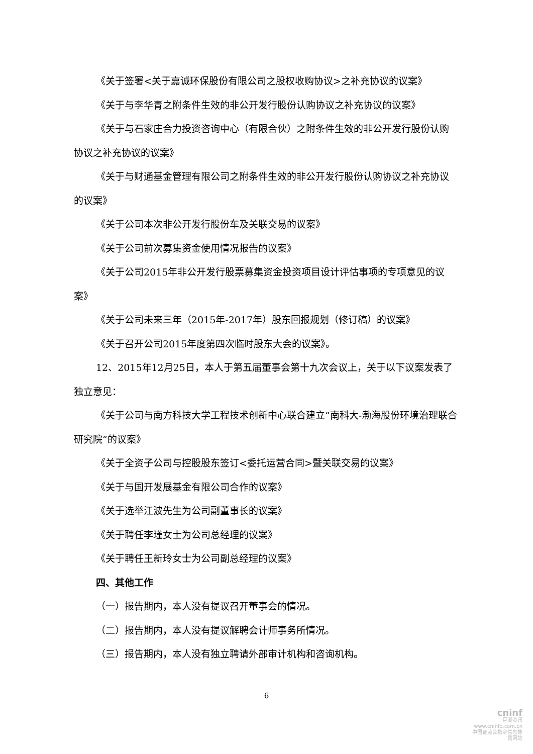《关于签署<关于嘉诚环保股份有限公司之股权收购协议>之补充协议的议案》
《关于与李华青之附条件生效的非公开发行股份认购协议之补充协议的议案》
《关于与石家庄合力投资咨询中心（有限合伙）之附条件生效的非公开发行股份认购协议之补充协议的议案》
《关于与财通基金管理有限公司之附条件生效的非公开发行股份认购协议之补充协议的议案》
《关于公司本次非公开发行股份车及关联交易的议案》
《关于公司前次募集资金使用情况报告的议案》
《关于公司2015年非公开发行股票募集资金投资项目设计评估事项的专项意见的议案》
《关于公司未来三年（2015年-2017年）股东回报规划（修订稿）的议案》
《关于召开公司2015年度第四次临时股东大会的议案》。
12、2015年12月25日，本人于第五届董事会第十九次会议上，关于以下议案发表了独立意见：
《关于公司与南方科技大学工程技术创新中心联合建立“南科大-渤海股份环境治理联合研究院”的议案》
《关于全资子公司与控股股东签订<委托运营合同>暨关联交易的议案》
《关于与国开发展基金有限公司合作的议案》
《关于选举江波先生为公司副董事长的议案》
《关于聘任李瑾女士为公司总经理的议案》
《关于聘任王新玲女士为公司副总经理的议案》
四、其他工作
（一）报告期内，本人没有提议召开董事会的情况。
（二）报告期内，本人没有提议解聘会计师事务所情况。
（三）报告期内，本人没有独立聘请外部审计机构和咨询机构。
6
cninf
巨潮资讯
www.cninfo.com.cn
中国证监会指定信息披露网站